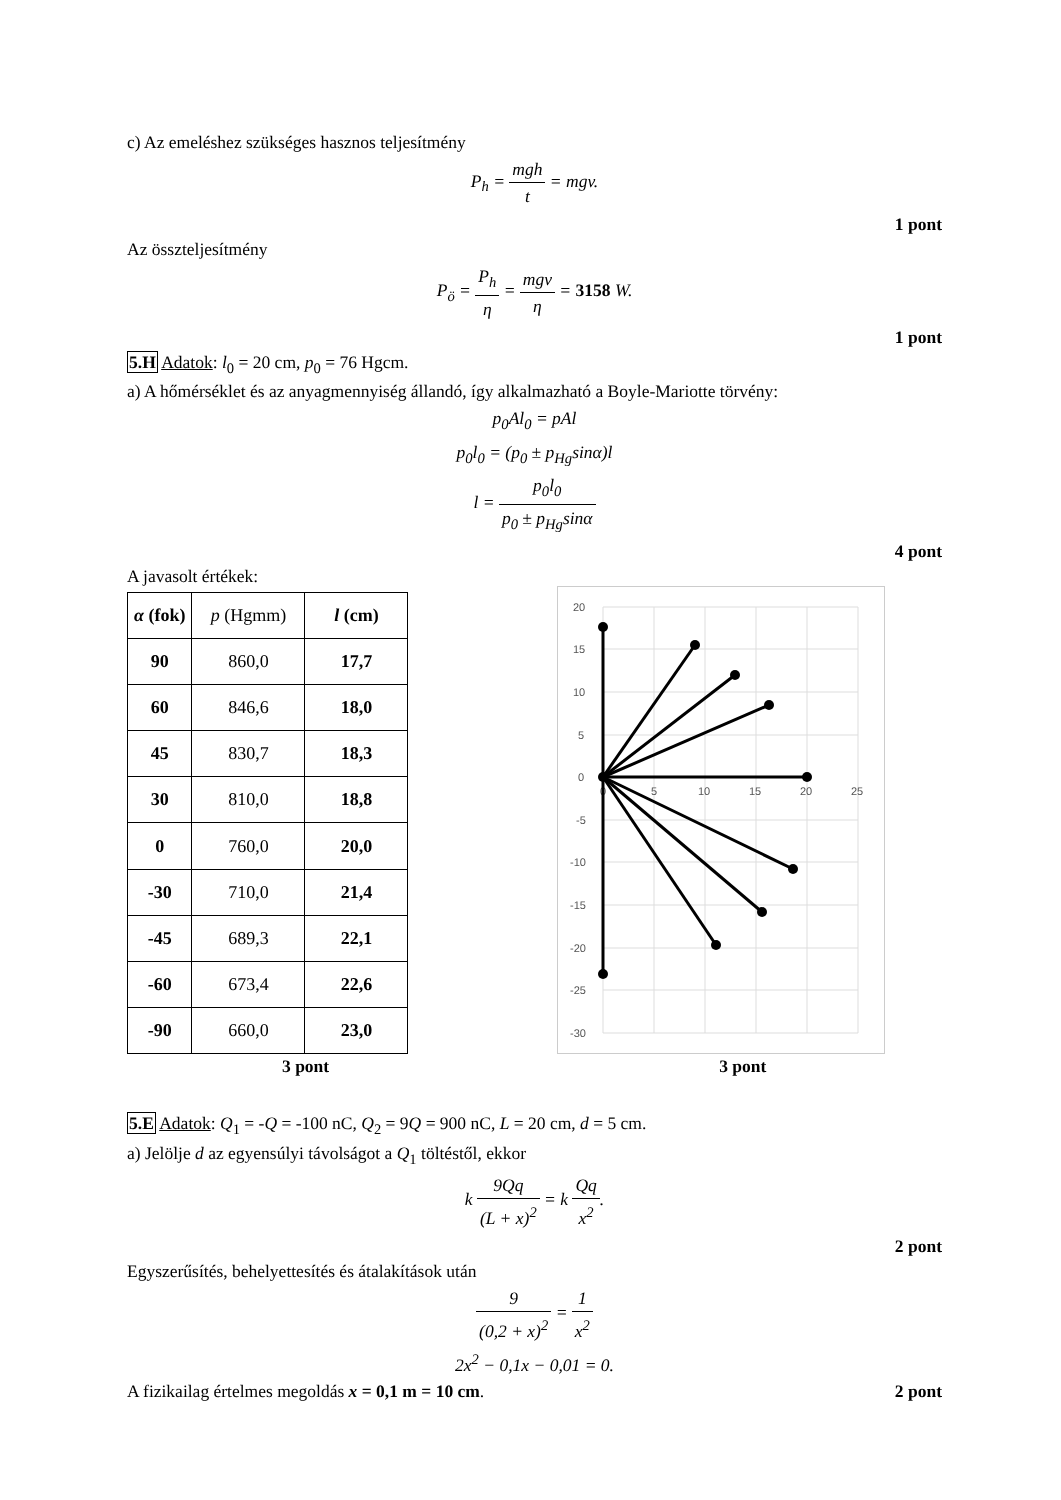c) Az emeléshez szükséges hasznos teljesítmény
P<sub>h</sub> = mgh t = mgv.
1 pont
Az összteljesítmény
P<sub>ö</sub> = P<sub>h</sub> η = mgv η = 3158 W.
1 pont
5.H Adatok: l<sub>0</sub> = 20 cm, p<sub>0</sub> = 76 Hgcm.
a) A hőmérséklet és az anyagmennyiség állandó, így alkalmazható a Boyle-Mariotte törvény:
p<sub>0</sub>Al<sub>0</sub> = pAl
p<sub>0</sub>l<sub>0</sub> = (p<sub>0</sub> ± p<sub>Hg</sub>sinα)l
l = p<sub>0</sub>l<sub>0</sub> p<sub>0</sub> ± p<sub>Hg</sub>sinα
4 pont
A javasolt értékek:
| α (fok) | p (Hgmm) | l (cm) |
| --- | --- | --- |
| 90 | 860,0 | 17,7 |
| 60 | 846,6 | 18,0 |
| 45 | 830,7 | 18,3 |
| 30 | 810,0 | 18,8 |
| 0 | 760,0 | 20,0 |
| -30 | 710,0 | 21,4 |
| -45 | 689,3 | 22,1 |
| -60 | 673,4 | 22,6 |
| -90 | 660,0 | 23,0 |
20
15
10
5
0
-5
-10
-15
-20
-25
-30
0
5
10
15
20
25
3 pont 3 pont
5.E Adatok: Q<sub>1</sub> = -Q = -100 nC, Q<sub>2</sub> = 9Q = 900 nC, L = 20 cm, d = 5 cm.
a) Jelölje d az egyensúlyi távolságot a Q<sub>1</sub> töltéstől, ekkor
k 9Qq (L + x)<sup>2</sup> = k Qq x<sup>2</sup>.
2 pont
Egyszerűsítés, behelyettesítés és átalakítások után
9 (0,2 + x)<sup>2</sup> = 1 x<sup>2</sup>
2x<sup>2</sup> − 0,1x − 0,01 = 0.
A fizikailag értelmes megoldás x = 0,1 m = 10 cm. 2 pont